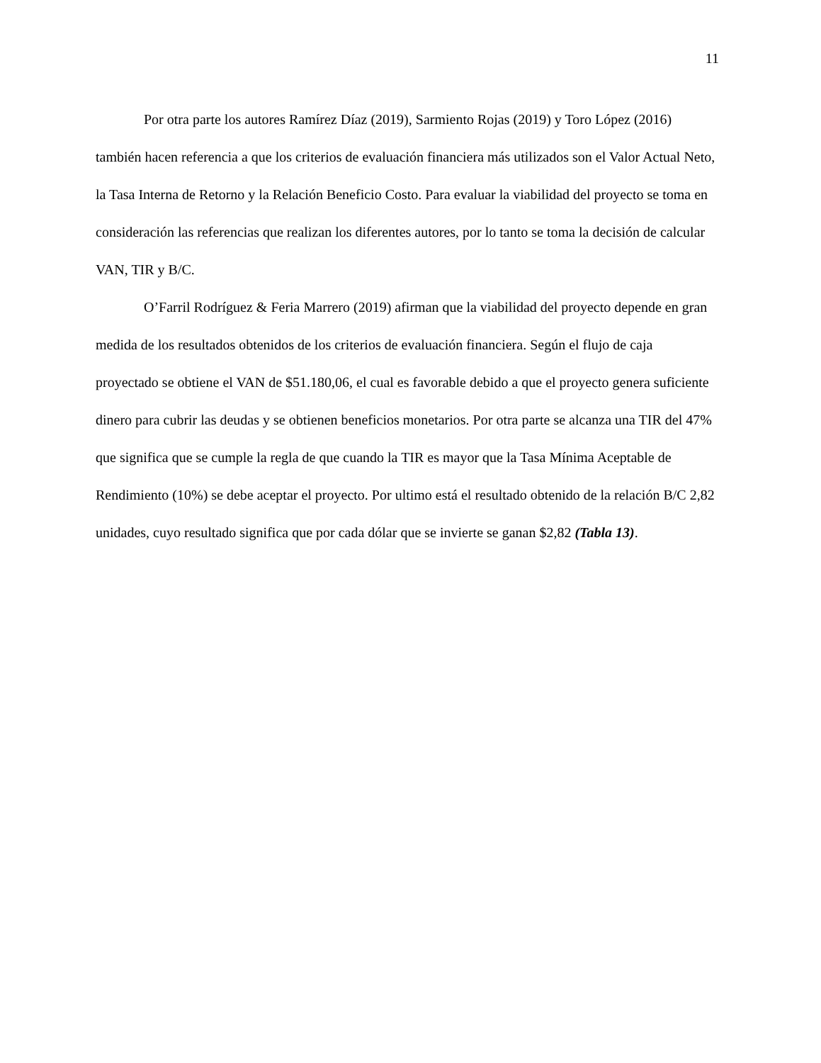11
Por otra parte los autores Ramírez Díaz (2019), Sarmiento Rojas (2019) y Toro López (2016) también hacen referencia a que los criterios de evaluación financiera más utilizados son el Valor Actual Neto, la Tasa Interna de Retorno y la Relación Beneficio Costo. Para evaluar la viabilidad del proyecto se toma en consideración las referencias que realizan los diferentes autores, por lo tanto se toma la decisión de calcular VAN, TIR y B/C.
O’Farril Rodríguez & Feria Marrero (2019) afirman que la viabilidad del proyecto depende en gran medida de los resultados obtenidos de los criterios de evaluación financiera. Según el flujo de caja proyectado se obtiene el VAN de $51.180,06, el cual es favorable debido a que el proyecto genera suficiente dinero para cubrir las deudas y se obtienen beneficios monetarios. Por otra parte se alcanza una TIR del 47% que significa que se cumple la regla de que cuando la TIR es mayor que la Tasa Mínima Aceptable de Rendimiento (10%) se debe aceptar el proyecto. Por ultimo está el resultado obtenido de la relación B/C 2,82 unidades, cuyo resultado significa que por cada dólar que se invierte se ganan $2,82 (Tabla 13).